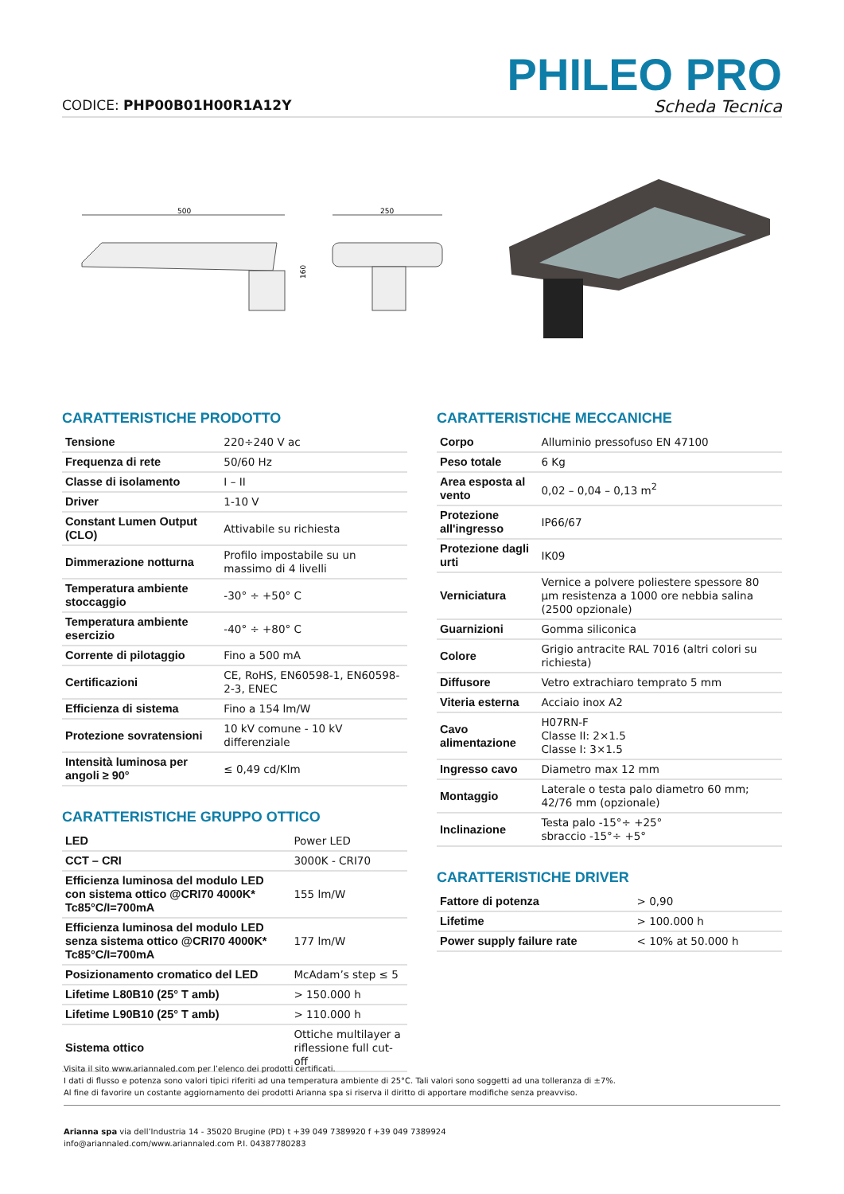CODICE: PHP00B01H00R1A12Y
PHILEO PRO
Scheda Tecnica
500
160
250
CARATTERISTICHE PRODOTTO
| Tensione | 220÷240 V ac |
| Frequenza di rete | 50/60 Hz |
| Classe di isolamento | I – II |
| Driver | 1-10 V |
| Constant Lumen Output (CLO) | Attivabile su richiesta |
| Dimmerazione notturna | Profilo impostabile su un massimo di 4 livelli |
| Temperatura ambiente stoccaggio | -30° ÷ +50° C |
| Temperatura ambiente esercizio | -40° ÷ +80° C |
| Corrente di pilotaggio | Fino a 500 mA |
| Certificazioni | CE, RoHS, EN60598-1, EN60598-2-3, ENEC |
| Efficienza di sistema | Fino a 154 lm/W |
| Protezione sovratensioni | 10 kV comune - 10 kV differenziale |
| Intensità luminosa per angoli ≥ 90° | ≤ 0,49 cd/Klm |
CARATTERISTICHE GRUPPO OTTICO
| LED | Power LED |
| CCT – CRI | 3000K - CRI70 |
| Efficienza luminosa del modulo LED con sistema ottico @CRI70 4000K* Tc85°C/I=700mA | 155 lm/W |
| Efficienza luminosa del modulo LED senza sistema ottico @CRI70 4000K* Tc85°C/I=700mA | 177 lm/W |
| Posizionamento cromatico del LED | McAdam’s step ≤ 5 |
| Lifetime L80B10 (25° T amb) | > 150.000 h |
| Lifetime L90B10 (25° T amb) | > 110.000 h |
| Sistema ottico | Ottiche multilayer a riflessione full cut-off |
CARATTERISTICHE MECCANICHE
| Corpo | Alluminio pressofuso EN 47100 |
| Peso totale | 6 Kg |
| Area esposta al vento | 0,02 – 0,04 – 0,13 m<sup>2</sup> |
| Protezione all'ingresso | IP66/67 |
| Protezione dagli urti | IK09 |
| Verniciatura | Vernice a polvere poliestere spessore 80 µm resistenza a 1000 ore nebbia salina (2500 opzionale) |
| Guarnizioni | Gomma siliconica |
| Colore | Grigio antracite RAL 7016 (altri colori su richiesta) |
| Diffusore | Vetro extrachiaro temprato 5 mm |
| Viteria esterna | Acciaio inox A2 |
| Cavo alimentazione | H07RN-F Classe II: 2×1.5 Classe I: 3×1.5 |
| Ingresso cavo | Diametro max 12 mm |
| Montaggio | Laterale o testa palo diametro 60 mm; 42/76 mm (opzionale) |
| Inclinazione | Testa palo -15°÷ +25° sbraccio -15°÷ +5° |
CARATTERISTICHE DRIVER
| Fattore di potenza | > 0,90 |
| Lifetime | > 100.000 h |
| Power supply failure rate | < 10% at 50.000 h |
Visita il sito www.ariannaled.com per l’elenco dei prodotti certificati.
I dati di flusso e potenza sono valori tipici riferiti ad una temperatura ambiente di 25°C. Tali valori sono soggetti ad una tolleranza di ±7%.
Al fine di favorire un costante aggiornamento dei prodotti Arianna spa si riserva il diritto di apportare modifiche senza preavviso.
Arianna spa via dell’Industria 14 - 35020 Brugine (PD) t +39 049 7389920 f +39 049 7389924
info@ariannaled.com/www.ariannaled.com P.I. 04387780283